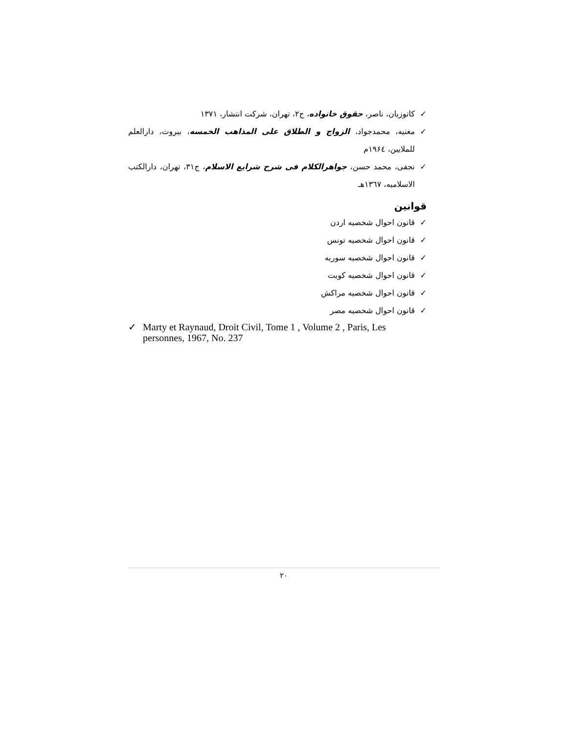✓ کاتوزیان، ناصر، حقوق خانواده، ج۲، تهران، شرکت انتشار، ۱۳۷۱
✓ مغنیه، محمدجواد، الزواج و الطلاق علی المذاهب الخمسه، بیروت، دارالعلم للملایین، ۱۹۶٤م
✓ نجفی، محمد حسن، جواهرالکلام فی شرح شرایع الاسلام، ج۳۱، تهران، دارالکتب الاسلامیه، ۱۳٦۷هـ
قوانین
✓ قانون احوال شخصیه اردن
✓ قانون احوال شخصیه تونس
✓ قانون احوال شخصیه سوریه
✓ قانون احوال شخصیه کویت
✓ قانون احوال شخصیه مراکش
✓ قانون احوال شخصیه مصر
✓ Marty et Raynaud, Droit Civil, Tome 1 , Volume 2 , Paris, Les personnes, 1967, No. 237
۲۰